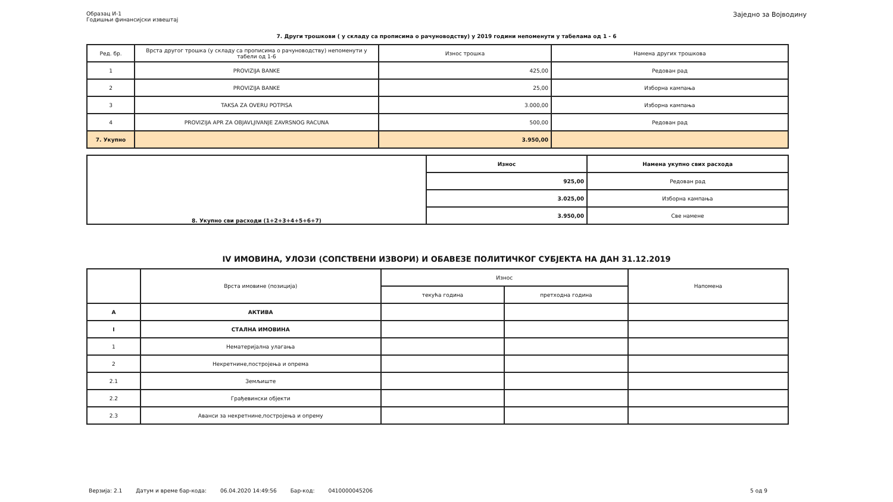Образац И-1
Годишњи финансијски извештај
Заједно за Војводину
7. Други трошкови ( у складу са прописима о рачуноводству) у 2019 години непоменути у табелама од 1 - 6
| Ред. бр. | Врста другог трошка (у складу са прописима о рачуноводству) непоменути у табели од 1-6 | Износ трошка | Намена других трошкова |
| --- | --- | --- | --- |
| 1 | PROVIZIJA BANKE | 425,00 | Редован рад |
| 2 | PROVIZIJA BANKE | 25,00 | Изборна кампања |
| 3 | TAKSA ZA OVERU POTPISA | 3.000,00 | Изборна кампања |
| 4 | PROVIZIJA APR ZA OBJAVLJIVANJE ZAVRSNOG RACUNA | 500,00 | Редован рад |
| 7. Укупно | | 3.950,00 | |
| 8. Укупно сви расходи (1+2+3+4+5+6+7) | Износ | Намена укупно свих расхода |
| | 925,00 | Редован рад |
| | 3.025,00 | Изборна кампања |
| | 3.950,00 | Све намене |
IV ИМОВИНА, УЛОЗИ (СОПСТВЕНИ ИЗВОРИ) И ОБАВЕЗЕ ПОЛИТИЧКОГ СУБЈЕКТА НА ДАН 31.12.2019
| | Врста имовине (позиција) | Износ | | Напомена |
| --- | --- | --- | --- | --- |
| | | текућа година | претходна година | |
| A | АКТИВА | | | |
| I | СТАЛНА ИМОВИНА | | | |
| 1 | Нематеријална улагања | | | |
| 2 | Некретнине,постројења и опрема | | | |
| 2.1 | Земљиште | | | |
| 2.2 | Грађевински објекти | | | |
| 2.3 | Аванси за некретнине,постројења и опрему | | | |
Верзија: 2.1 Датум и време бар-кода: 06.04.2020 14:49:56 Бар-код: 0410000045206
5 од 9